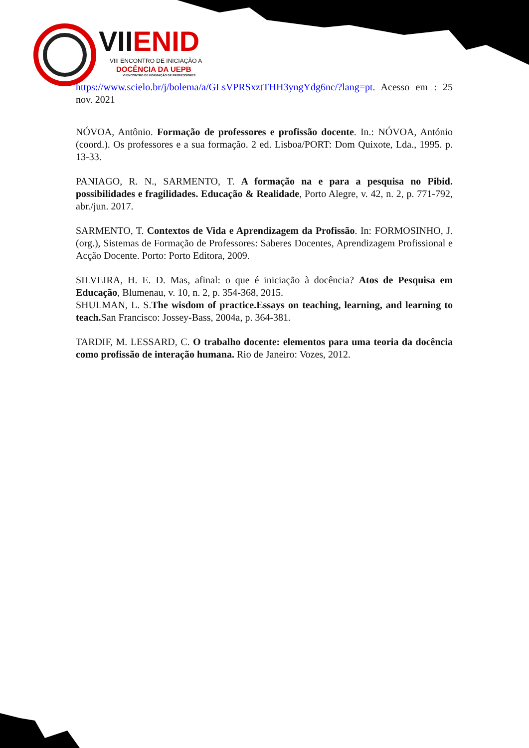VII ENID
VIII ENCONTRO DE INICIAÇÃO A
DOCÊNCIA DA UEPB
VI ENCONTRO DE FORMAÇÃO DE PROFESSORES
https://www.scielo.br/j/bolema/a/GLsVPRSxztTHH3yngYdg6nc/?lang=pt. Acesso em : 25 nov. 2021
NÓVOA, Antônio. Formação de professores e profissão docente. In.: NÓVOA, António (coord.). Os professores e a sua formação. 2 ed. Lisboa/PORT: Dom Quixote, Lda., 1995. p. 13-33.
PANIAGO, R. N., SARMENTO, T. A formação na e para a pesquisa no Pibid. possibilidades e fragilidades. Educação & Realidade, Porto Alegre, v. 42, n. 2, p. 771-792, abr./jun. 2017.
SARMENTO, T. Contextos de Vida e Aprendizagem da Profissão. In: FORMOSINHO, J. (org.), Sistemas de Formação de Professores: Saberes Docentes, Aprendizagem Profissional e Acção Docente. Porto: Porto Editora, 2009.
SILVEIRA, H. E. D. Mas, afinal: o que é iniciação à docência? Atos de Pesquisa em Educação, Blumenau, v. 10, n. 2, p. 354-368, 2015.
SHULMAN, L. S.The wisdom of practice.Essays on teaching, learning, and learning to teach. San Francisco: Jossey-Bass, 2004a, p. 364-381.
TARDIF, M. LESSARD, C. O trabalho docente: elementos para uma teoria da docência como profissão de interação humana. Rio de Janeiro: Vozes, 2012.